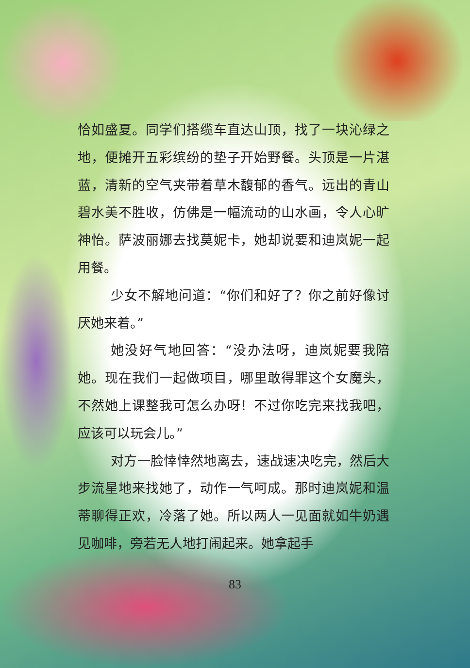恰如盛夏。同学们搭缆车直达山顶，找了一块沁绿之地，便摊开五彩缤纷的垫子开始野餐。头顶是一片湛蓝，清新的空气夹带着草木馥郁的香气。远出的青山碧水美不胜收，仿佛是一幅流动的山水画，令人心旷神怡。萨波丽娜去找莫妮卡，她却说要和迪岚妮一起用餐。
少女不解地问道：“你们和好了？你之前好像讨厌她来着。”
她没好气地回答：“没办法呀，迪岚妮要我陪她。现在我们一起做项目，哪里敢得罪这个女魔头，不然她上课整我可怎么办呀！不过你吃完来找我吧，应该可以玩会儿。”
对方一脸悻悻然地离去，速战速决吃完，然后大步流星地来找她了，动作一气呵成。那时迪岚妮和温蒂聊得正欢，冷落了她。所以两人一见面就如牛奶遇见咖啡，旁若无人地打闹起来。她拿起手
83